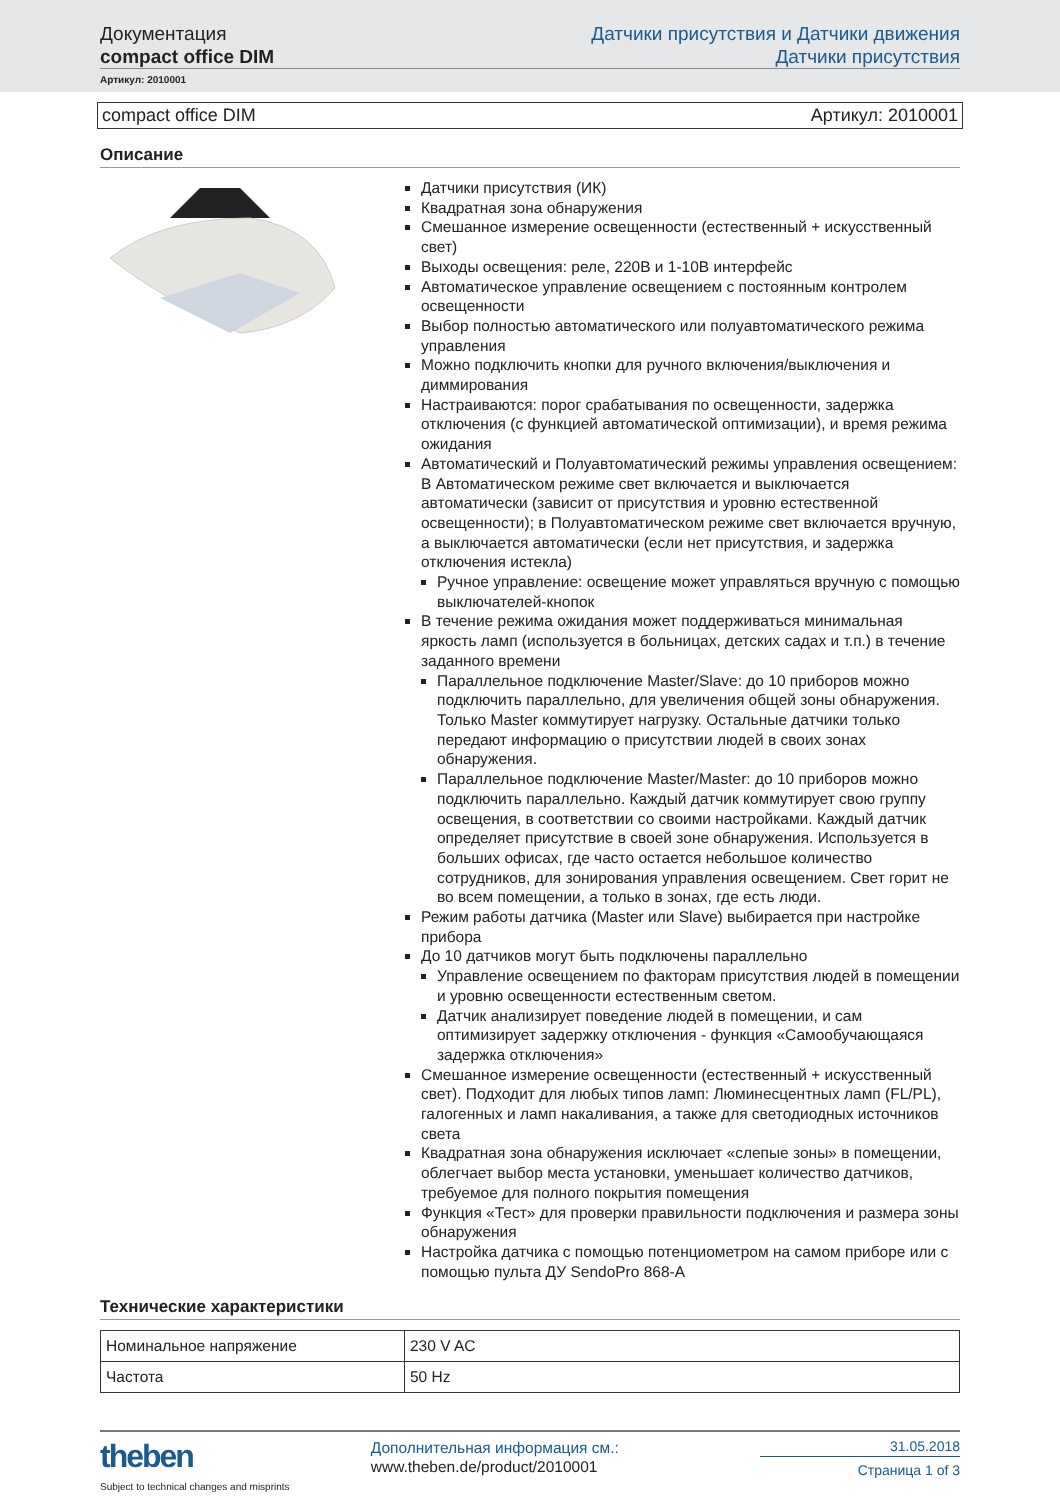Документация
compact office DIM
Датчики присутствия и Датчики движения
Датчики присутствия
Артикул: 2010001
compact office DIM Артикул: 2010001
Описание
Датчики присутствия (ИК)
Квадратная зона обнаружения
Смешанное измерение освещенности (естественный + искусственный свет)
Выходы освещения: реле, 220В и 1-10В интерфейс
Автоматическое управление освещением с постоянным контролем освещенности
Выбор полностью автоматического или полуавтоматического режима управления
Можно подключить кнопки для ручного включения/выключения и диммирования
Настраиваются: порог срабатывания по освещенности, задержка отключения (с функцией автоматической оптимизации), и время режима ожидания
Автоматический и Полуавтоматический режимы управления освещением: В Автоматическом режиме свет включается и выключается автоматически (зависит от присутствия и уровню естественной освещенности); в Полуавтоматическом режиме свет включается вручную, а выключается автоматически (если нет присутствия, и задержка отключения истекла)
Ручное управление: освещение может управляться вручную с помощью выключателей-кнопок
В течение режима ожидания может поддерживаться минимальная яркость ламп (используется в больницах, детских садах и т.п.) в течение заданного времени
Параллельное подключение Master/Slave: до 10 приборов можно подключить параллельно, для увеличения общей зоны обнаружения. Только Master коммутирует нагрузку. Остальные датчики только передают информацию о присутствии людей в своих зонах обнаружения.
Параллельное подключение Master/Master: до 10 приборов можно подключить параллельно. Каждый датчик коммутирует свою группу освещения, в соответствии со своими настройками. Каждый датчик определяет присутствие в своей зоне обнаружения. Используется в больших офисах, где часто остается небольшое количество сотрудников, для зонирования управления освещением. Свет горит не во всем помещении, а только в зонах, где есть люди.
Режим работы датчика (Master или Slave) выбирается при настройке прибора
До 10 датчиков могут быть подключены параллельно
Управление освещением по факторам присутствия людей в помещении и уровню освещенности естественным светом.
Датчик анализирует поведение людей в помещении, и сам оптимизирует задержку отключения - функция «Самообучающаяся задержка отключения»
Смешанное измерение освещенности (естественный + искусственный свет). Подходит для любых типов ламп: Люминесцентных ламп (FL/PL), галогенных и ламп накаливания, а также для светодиодных источников света
Квадратная зона обнаружения исключает «слепые зоны» в помещении, облегчает выбор места установки, уменьшает количество датчиков, требуемое для полного покрытия помещения
Функция «Тест» для проверки правильности подключения и размера зоны обнаружения
Настройка датчика с помощью потенциометром на самом приборе или с помощью пульта ДУ SendoPro 868-A
Технические характеристики
| Номинальное напряжение | 230 V AC |
| Частота | 50 Hz |
theben
Subject to technical changes and misprints
Дополнительная информация см.:
www.theben.de/product/2010001
31.05.2018
Страница 1 of 3